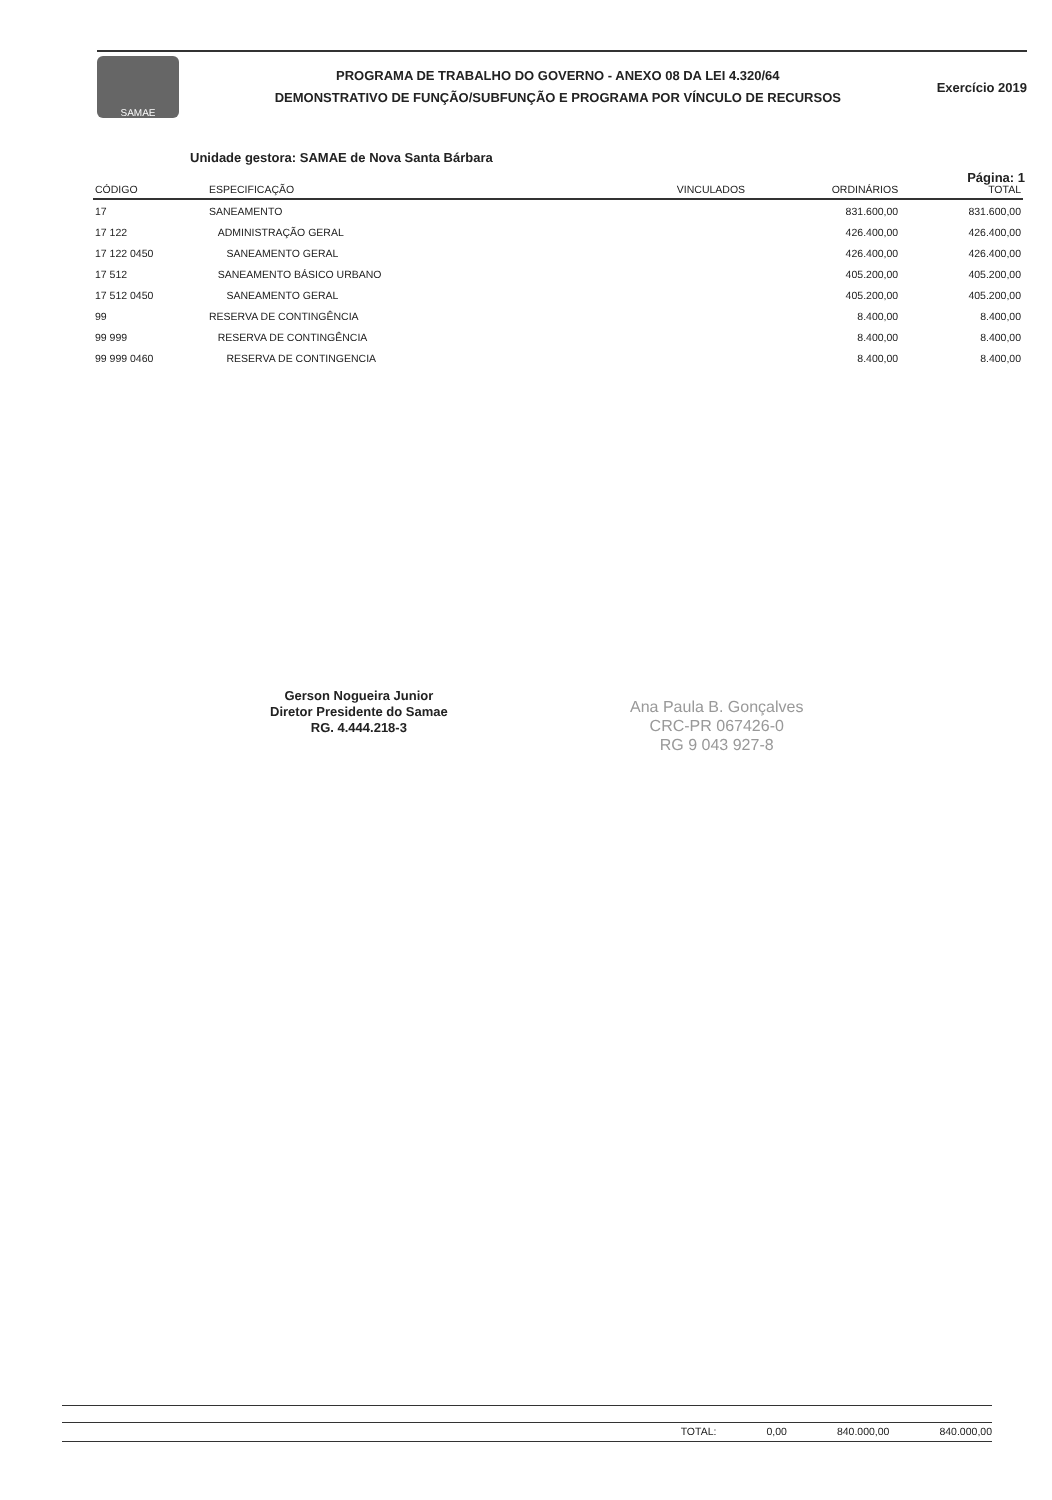SAMAE
PROGRAMA DE TRABALHO DO GOVERNO - ANEXO 08 DA LEI 4.320/64
DEMONSTRATIVO DE FUNÇÃO/SUBFUNÇÃO E PROGRAMA POR VÍNCULO DE RECURSOS
Exercício 2019
Unidade gestora: SAMAE de Nova Santa Bárbara
Página: 1
| CÓDIGO | ESPECIFICAÇÃO | VINCULADOS | ORDINÁRIOS | TOTAL |
| --- | --- | --- | --- | --- |
| 17 | SANEAMENTO | | 831.600,00 | 831.600,00 |
| 17 122 | ADMINISTRAÇÃO GERAL | | 426.400,00 | 426.400,00 |
| 17 122 0450 | SANEAMENTO GERAL | | 426.400,00 | 426.400,00 |
| 17 512 | SANEAMENTO BÁSICO URBANO | | 405.200,00 | 405.200,00 |
| 17 512 0450 | SANEAMENTO GERAL | | 405.200,00 | 405.200,00 |
| 99 | RESERVA DE CONTINGÊNCIA | | 8.400,00 | 8.400,00 |
| 99 999 | RESERVA DE CONTINGÊNCIA | | 8.400,00 | 8.400,00 |
| 99 999 0460 | RESERVA DE CONTINGENCIA | | 8.400,00 | 8.400,00 |
Gerson Nogueira Junior
Diretor Presidente do Samae
RG. 4.444.218-3
Ana Paula B. Gonçalves
CRC-PR 067426-0
RG 9 043 927-8
TOTAL: 0,00 840.000,00 840.000,00